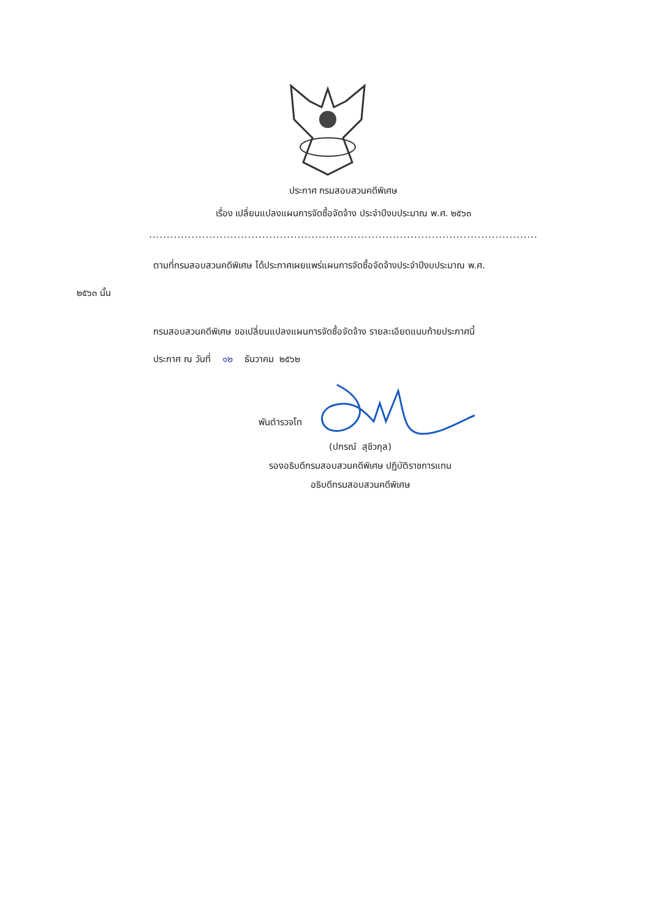ประกาศ กรมสอบสวนคดีพิเศษ
เรื่อง เปลี่ยนแปลงแผนการจัดซื้อจัดจ้าง ประจำปีงบประมาณ พ.ศ. ๒๕๖๓
..............................................................................................................
ตามที่กรมสอบสวนคดีพิเศษ ได้ประกาศเผยแพร่แผนการจัดซื้อจัดจ้างประจำปีงบประมาณ พ.ศ.
๒๕๖๓ นั้น
กรมสอบสวนคดีพิเศษ ขอเปลี่ยนแปลงแผนการจัดซื้อจัดจ้าง รายละเอียดแนบท้ายประกาศนี้
ประกาศ ณ วันที่ ๑๒ ธันวาคม ๒๕๖๒
พันตำรวจโท
(ปกรณ์ สุชีวกุล)
รองอธิบดีกรมสอบสวนคดีพิเศษ ปฏิบัติราชการแทน
อธิบดีกรมสอบสวนคดีพิเศษ